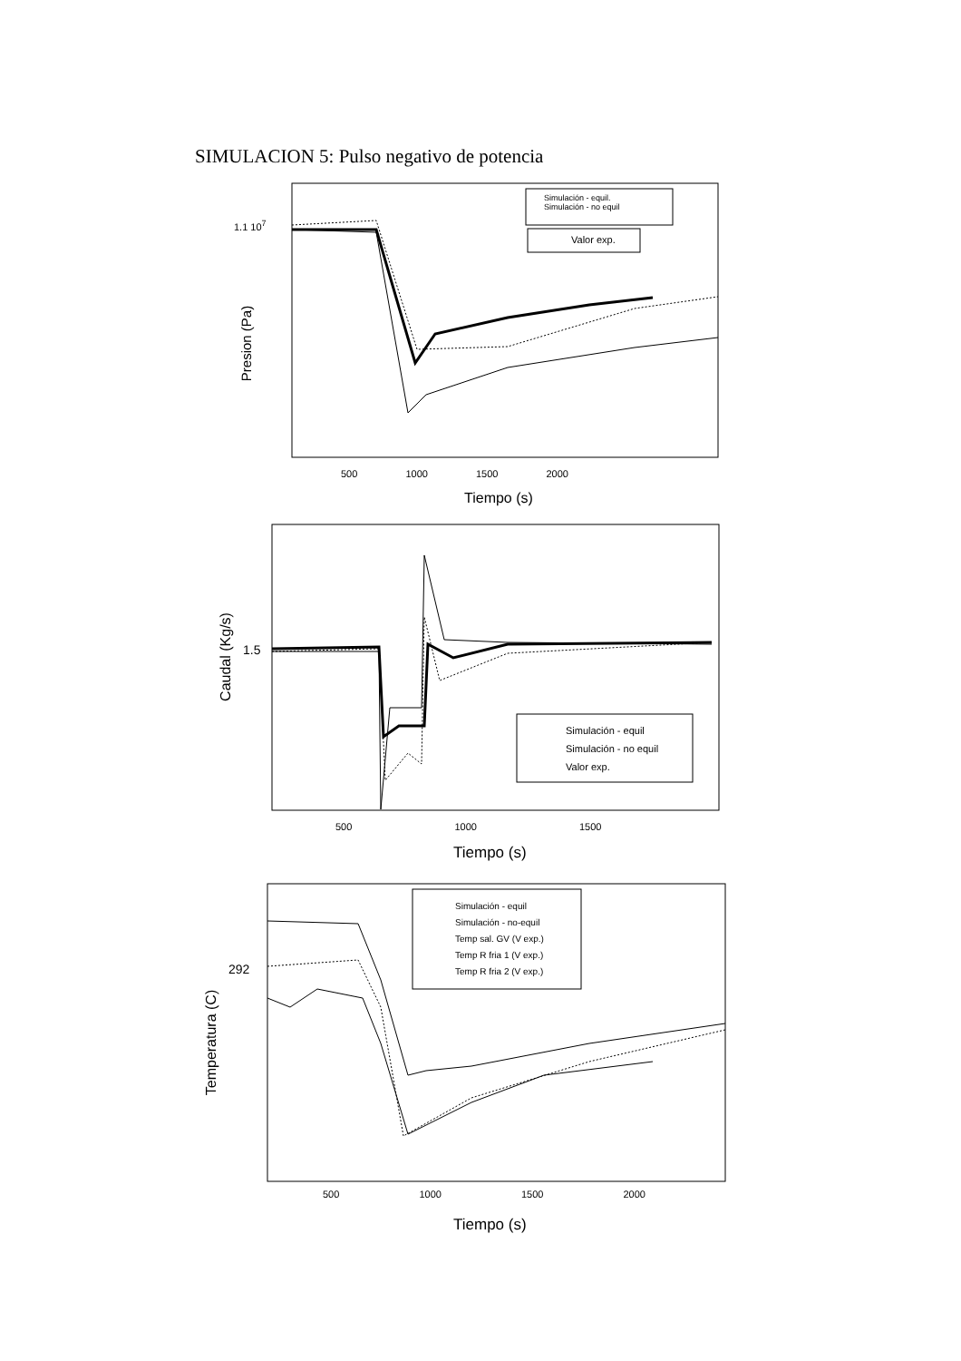SIMULACION 5: Pulso negativo de potencia
1.1 10<sup>7</sup>
Simulación - equil.
Simulación - no equil
Valor exp.
Presion (Pa)
500 1000 1500 2000
Tiempo (s)
1.5
Caudal (Kg/s)
Simulación - equil
Simulación - no equil
Valor exp.
500 1000 1500
Tiempo (s)
292
Temperatura (C)
Simulación - equil
Simulación - no-equil
Temp sal. GV (V exp.)
Temp R fria 1 (V exp.)
Temp R fria 2 (V exp.)
500 1000 1500 2000
Tiempo (s)